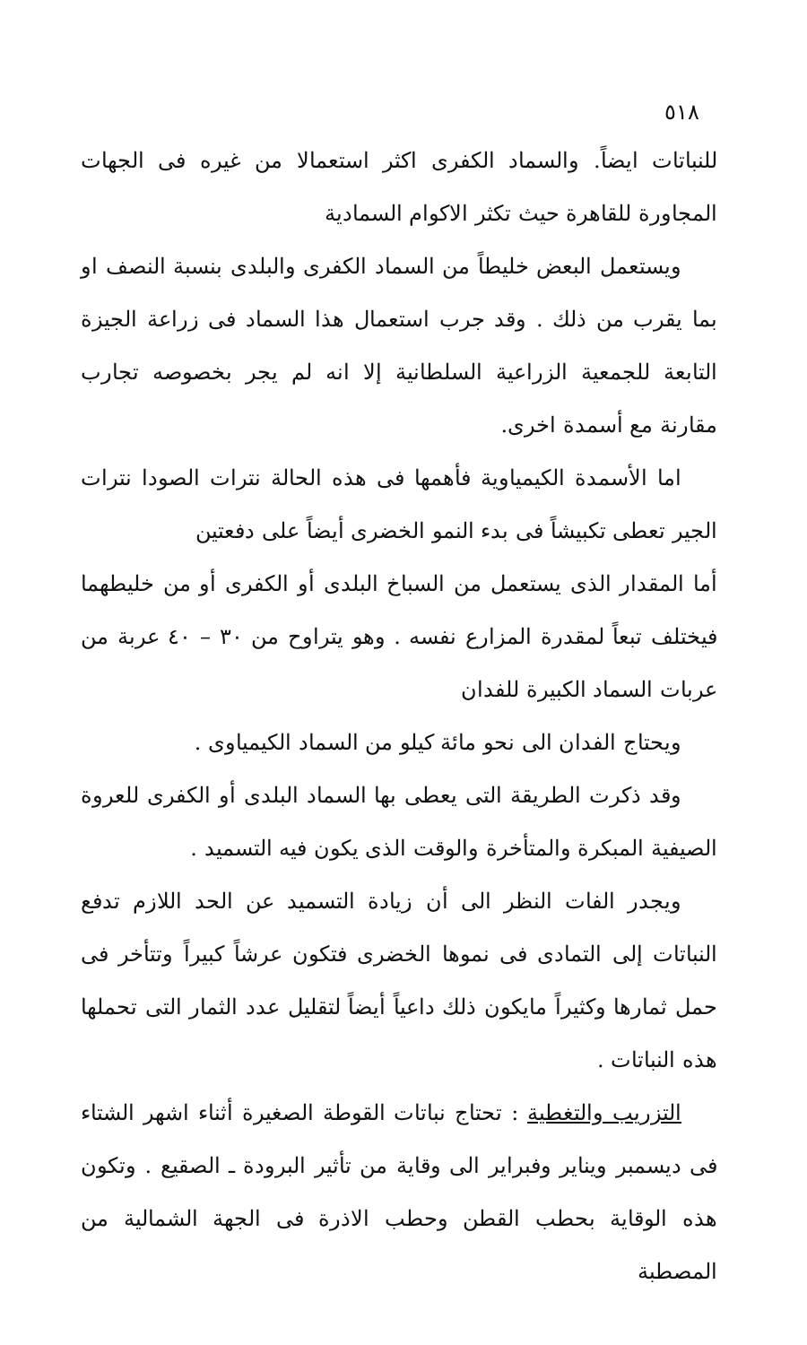٥١٨
للنباتات ايضاً. والسماد الكفرى اكثر استعمالا من غيره فى الجهات المجاورة للقاهرة حيث تكثر الاكوام السمادية
ويستعمل البعض خليطاً من السماد الكفرى والبلدى بنسبة النصف او بما يقرب من ذلك . وقد جرب استعمال هذا السماد فى زراعة الجيزة التابعة للجمعية الزراعية السلطانية إلا انه لم يجر بخصوصه تجارب مقارنة مع أسمدة اخرى.
اما الأسمدة الكيمياوية فأهمها فى هذه الحالة نترات الصودا نترات الجير تعطى تكبيشاً فى بدء النمو الخضرى أيضاً على دفعتين
أما المقدار الذى يستعمل من السباخ البلدى أو الكفرى أو من خليطهما فيختلف تبعاً لمقدرة المزارع نفسه . وهو يتراوح من ٣٠ – ٤٠ عربة من عربات السماد الكبيرة للفدان
ويحتاج الفدان الى نحو مائة كيلو من السماد الكيمياوى .
وقد ذكرت الطريقة التى يعطى بها السماد البلدى أو الكفرى للعروة الصيفية المبكرة والمتأخرة والوقت الذى يكون فيه التسميد .
ويجدر الفات النظر الى أن زيادة التسميد عن الحد اللازم تدفع النباتات إلى التمادى فى نموها الخضرى فتكون عرشاً كبيراً وتتأخر فى حمل ثمارها وكثيراً مايكون ذلك داعياً أيضاً لتقليل عدد الثمار التى تحملها هذه النباتات .
التزريب والتغطية : تحتاج نباتات القوطة الصغيرة أثناء اشهر الشتاء فى ديسمبر ويناير وفبراير الى وقاية من تأثير البرودة ـ الصقيع . وتكون هذه الوقاية بحطب القطن وحطب الاذرة فى الجهة الشمالية من المصطبة